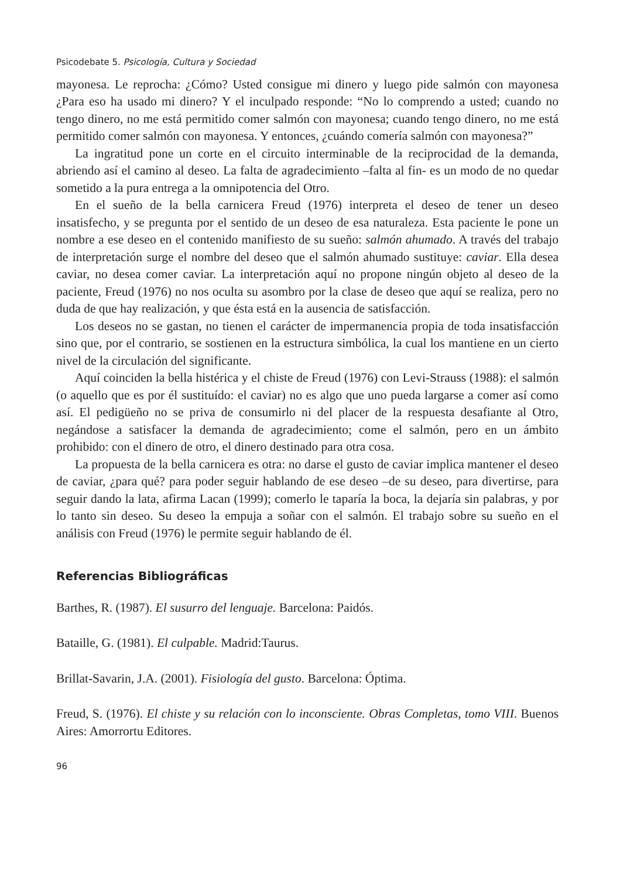Psicodebate 5. Psicología, Cultura y Sociedad
mayonesa. Le reprocha: ¿Cómo? Usted consigue mi dinero y luego pide salmón con mayonesa ¿Para eso ha usado mi dinero? Y el inculpado responde: “No lo comprendo a usted; cuando no tengo dinero, no me está permitido comer salmón con mayonesa; cuando tengo dinero, no me está permitido comer salmón con mayonesa. Y entonces, ¿cuándo comería salmón con mayonesa?”
La ingratitud pone un corte en el circuito interminable de la reciprocidad de la demanda, abriendo así el camino al deseo. La falta de agradecimiento –falta al fin- es un modo de no quedar sometido a la pura entrega a la omnipotencia del Otro.
En el sueño de la bella carnicera Freud (1976) interpreta el deseo de tener un deseo insatisfecho, y se pregunta por el sentido de un deseo de esa naturaleza. Esta paciente le pone un nombre a ese deseo en el contenido manifiesto de su sueño: salmón ahumado. A través del trabajo de interpretación surge el nombre del deseo que el salmón ahumado sustituye: caviar. Ella desea caviar, no desea comer caviar. La interpretación aquí no propone ningún objeto al deseo de la paciente, Freud (1976) no nos oculta su asombro por la clase de deseo que aquí se realiza, pero no duda de que hay realización, y que ésta está en la ausencia de satisfacción.
Los deseos no se gastan, no tienen el carácter de impermanencia propia de toda insatisfacción sino que, por el contrario, se sostienen en la estructura simbólica, la cual los mantiene en un cierto nivel de la circulación del significante.
Aquí coinciden la bella histérica y el chiste de Freud (1976) con Levi-Strauss (1988): el salmón (o aquello que es por él sustituído: el caviar) no es algo que uno pueda largarse a comer así como así. El pedigüeño no se priva de consumirlo ni del placer de la respuesta desafiante al Otro, negándose a satisfacer la demanda de agradecimiento; come el salmón, pero en un ámbito prohibido: con el dinero de otro, el dinero destinado para otra cosa.
La propuesta de la bella carnicera es otra: no darse el gusto de caviar implica mantener el deseo de caviar, ¿para qué? para poder seguir hablando de ese deseo –de su deseo, para divertirse, para seguir dando la lata, afirma Lacan (1999); comerlo le taparía la boca, la dejaría sin palabras, y por lo tanto sin deseo. Su deseo la empuja a soñar con el salmón. El trabajo sobre su sueño en el análisis con Freud (1976) le permite seguir hablando de él.
Referencias Bibliográficas
Barthes, R. (1987). El susurro del lenguaje. Barcelona: Paidós.
Bataille, G. (1981). El culpable. Madrid:Taurus.
Brillat-Savarin, J.A. (2001). Fisiología del gusto. Barcelona: Óptima.
Freud, S. (1976). El chiste y su relación con lo inconsciente. Obras Completas, tomo VIII. Buenos Aires: Amorrortu Editores.
96